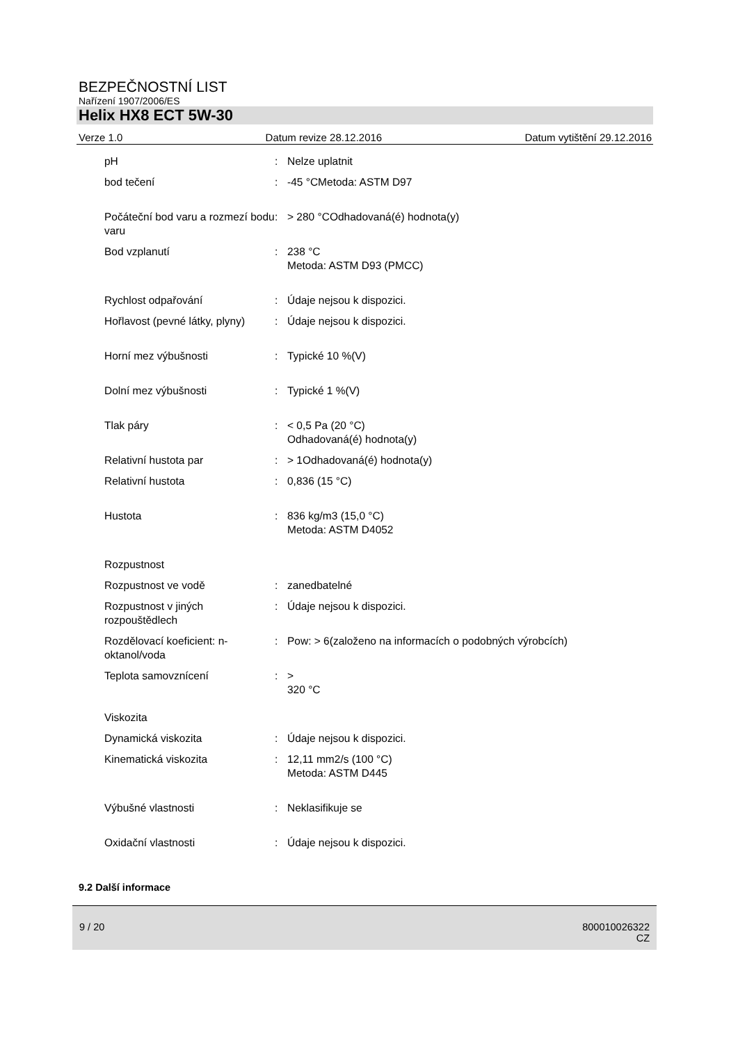BEZPEČNOSTNÍ LIST
Nařízení 1907/2006/ES
Helix HX8 ECT 5W-30
Verze 1.0 Datum revize 28.12.2016 Datum vytištění 29.12.2016
| pH | : | Nelze uplatnit |
| bod tečení | : | -45 °CMetoda: ASTM D97 |
| Počáteční bod varu a rozmezí bodu varu | : | > 280 °COdhadovaná(é) hodnota(y) |
| Bod vzplanutí | : | 238 °C Metoda: ASTM D93 (PMCC) |
| Rychlost odpařování | : | Údaje nejsou k dispozici. |
| Hořlavost (pevné látky, plyny) | : | Údaje nejsou k dispozici. |
| Horní mez výbušnosti | : | Typické 10 %(V) |
| Dolní mez výbušnosti | : | Typické 1 %(V) |
| Tlak páry | : | < 0,5 Pa (20 °C) Odhadovaná(é) hodnota(y) |
| Relativní hustota par | : | > 1Odhadovaná(é) hodnota(y) |
| Relativní hustota | : | 0,836 (15 °C) |
| Hustota | : | 836 kg/m3 (15,0 °C) Metoda: ASTM D4052 |
| Rozpustnost | | |
| Rozpustnost ve vodě | : | zanedbatelné |
| Rozpustnost v jiných rozpouštědlech | : | Údaje nejsou k dispozici. |
| Rozdělovací koeficient: n-oktanol/voda | : | Pow: > 6(založeno na informacích o podobných výrobcích) |
| Teplota samovznícení | : | > 320 °C |
| Viskozita | | |
| Dynamická viskozita | : | Údaje nejsou k dispozici. |
| Kinematická viskozita | : | 12,11 mm2/s (100 °C) Metoda: ASTM D445 |
| Výbušné vlastnosti | : | Neklasifikuje se |
| Oxidační vlastnosti | : | Údaje nejsou k dispozici. |
9.2 Další informace
9 / 20 800010026322
CZ